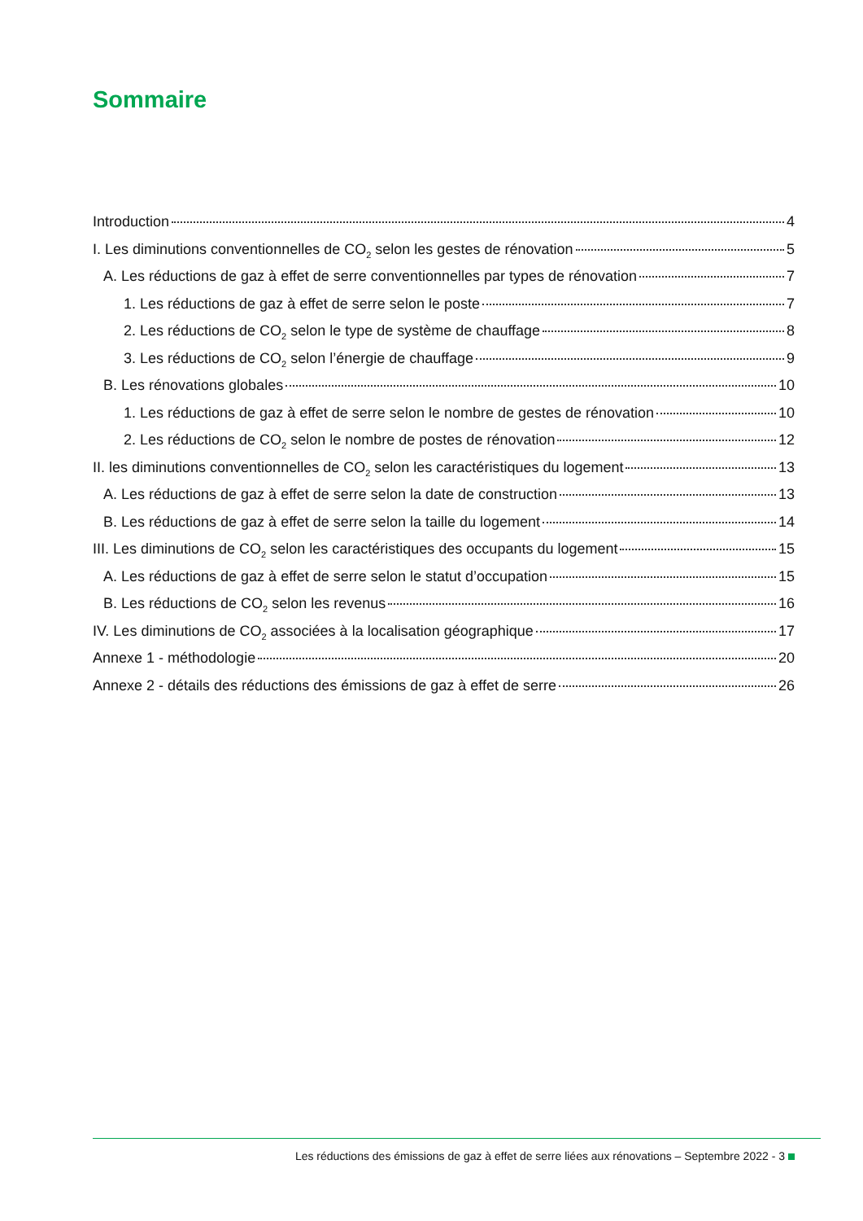Sommaire
Introduction 4
I. Les diminutions conventionnelles de CO<sub>2</sub> selon les gestes de rénovation 5
A. Les réductions de gaz à effet de serre conventionnelles par types de rénovation 7
1. Les réductions de gaz à effet de serre selon le poste 7
2. Les réductions de CO<sub>2</sub> selon le type de système de chauffage 8
3. Les réductions de CO<sub>2</sub> selon l’énergie de chauffage 9
B. Les rénovations globales 10
1. Les réductions de gaz à effet de serre selon le nombre de gestes de rénovation 10
2. Les réductions de CO<sub>2</sub> selon le nombre de postes de rénovation 12
II. les diminutions conventionnelles de CO<sub>2</sub> selon les caractéristiques du logement 13
A. Les réductions de gaz à effet de serre selon la date de construction 13
B. Les réductions de gaz à effet de serre selon la taille du logement 14
III. Les diminutions de CO<sub>2</sub> selon les caractéristiques des occupants du logement 15
A. Les réductions de gaz à effet de serre selon le statut d’occupation 15
B. Les réductions de CO<sub>2</sub> selon les revenus 16
IV. Les diminutions de CO<sub>2</sub> associées à la localisation géographique 17
Annexe 1 - méthodologie 20
Annexe 2 - détails des réductions des émissions de gaz à effet de serre 26
Les réductions des émissions de gaz à effet de serre liées aux rénovations – Septembre 2022 - 3